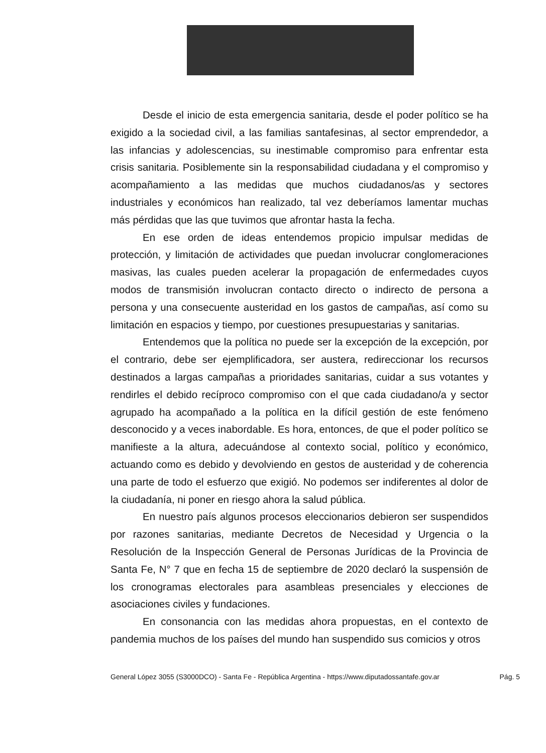Desde el inicio de esta emergencia sanitaria, desde el poder político se ha exigido a la sociedad civil, a las familias santafesinas, al sector emprendedor, a las infancias y adolescencias, su inestimable compromiso para enfrentar esta crisis sanitaria. Posiblemente sin la responsabilidad ciudadana y el compromiso y acompañamiento a las medidas que muchos ciudadanos/as y sectores industriales y económicos han realizado, tal vez deberíamos lamentar muchas más pérdidas que las que tuvimos que afrontar hasta la fecha.
En ese orden de ideas entendemos propicio impulsar medidas de protección, y limitación de actividades que puedan involucrar conglomeraciones masivas, las cuales pueden acelerar la propagación de enfermedades cuyos modos de transmisión involucran contacto directo o indirecto de persona a persona y una consecuente austeridad en los gastos de campañas, así como su limitación en espacios y tiempo, por cuestiones presupuestarias y sanitarias.
Entendemos que la política no puede ser la excepción de la excepción, por el contrario, debe ser ejemplificadora, ser austera, redireccionar los recursos destinados a largas campañas a prioridades sanitarias, cuidar a sus votantes y rendirles el debido recíproco compromiso con el que cada ciudadano/a y sector agrupado ha acompañado a la política en la difícil gestión de este fenómeno desconocido y a veces inabordable. Es hora, entonces, de que el poder político se manifieste a la altura, adecuándose al contexto social, político y económico, actuando como es debido y devolviendo en gestos de austeridad y de coherencia una parte de todo el esfuerzo que exigió. No podemos ser indiferentes al dolor de la ciudadanía, ni poner en riesgo ahora la salud pública.
En nuestro país algunos procesos eleccionarios debieron ser suspendidos por razones sanitarias, mediante Decretos de Necesidad y Urgencia o la Resolución de la Inspección General de Personas Jurídicas de la Provincia de Santa Fe, N° 7 que en fecha 15 de septiembre de 2020 declaró la suspensión de los cronogramas electorales para asambleas presenciales y elecciones de asociaciones civiles y fundaciones.
En consonancia con las medidas ahora propuestas, en el contexto de pandemia muchos de los países del mundo han suspendido sus comicios y otros
General López 3055 (S3000DCO) - Santa Fe - República Argentina - https://www.diputadossantafe.gov.ar Pág. 5